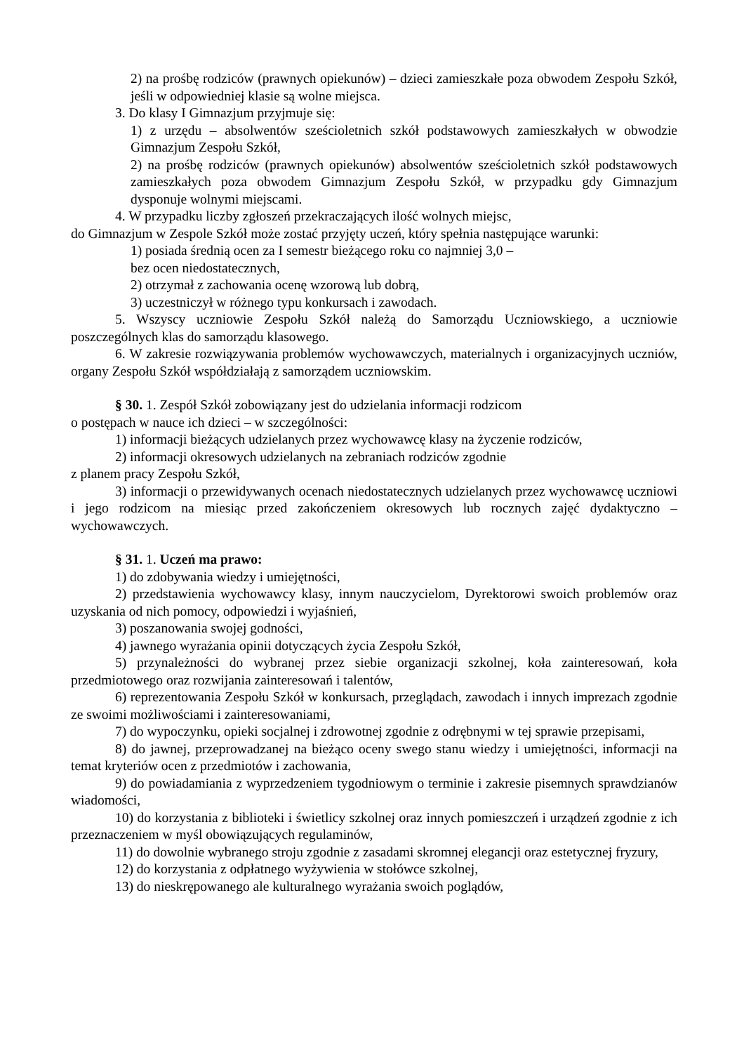2) na prośbę rodziców (prawnych opiekunów) – dzieci zamieszkałe poza obwodem Zespołu Szkół, jeśli w odpowiedniej klasie są wolne miejsca.
3. Do klasy I Gimnazjum przyjmuje się:
1) z urzędu – absolwentów sześcioletnich szkół podstawowych zamieszkałych w obwodzie Gimnazjum Zespołu Szkół,
2) na prośbę rodziców (prawnych opiekunów) absolwentów sześcioletnich szkół podstawowych zamieszkałych poza obwodem Gimnazjum Zespołu Szkół, w przypadku gdy Gimnazjum dysponuje wolnymi miejscami.
4. W przypadku liczby zgłoszeń przekraczających ilość wolnych miejsc,
do Gimnazjum w Zespole Szkół może zostać przyjęty uczeń, który spełnia następujące warunki:
1) posiada średnią ocen za I semestr bieżącego roku co najmniej 3,0 –
bez ocen niedostatecznych,
2) otrzymał z zachowania ocenę wzorową lub dobrą,
3) uczestniczył w różnego typu konkursach i zawodach.
5. Wszyscy uczniowie Zespołu Szkół należą do Samorządu Uczniowskiego, a uczniowie poszczególnych klas do samorządu klasowego.
6. W zakresie rozwiązywania problemów wychowawczych, materialnych i organizacyjnych uczniów, organy Zespołu Szkół współdziałają z samorządem uczniowskim.
§ 30. 1. Zespół Szkół zobowiązany jest do udzielania informacji rodzicom
o postępach w nauce ich dzieci – w szczególności:
1) informacji bieżących udzielanych przez wychowawcę klasy na życzenie rodziców,
2) informacji okresowych udzielanych na zebraniach rodziców zgodnie
z planem pracy Zespołu Szkół,
3) informacji o przewidywanych ocenach niedostatecznych udzielanych przez wychowawcę uczniowi i jego rodzicom na miesiąc przed zakończeniem okresowych lub rocznych zajęć dydaktyczno – wychowawczych.
§ 31. 1. Uczeń ma prawo:
1) do zdobywania wiedzy i umiejętności,
2) przedstawienia wychowawcy klasy, innym nauczycielom, Dyrektorowi swoich problemów oraz uzyskania od nich pomocy, odpowiedzi i wyjaśnień,
3) poszanowania swojej godności,
4) jawnego wyrażania opinii dotyczących życia Zespołu Szkół,
5) przynależności do wybranej przez siebie organizacji szkolnej, koła zainteresowań, koła przedmiotowego oraz rozwijania zainteresowań i talentów,
6) reprezentowania Zespołu Szkół w konkursach, przeglądach, zawodach i innych imprezach zgodnie ze swoimi możliwościami i zainteresowaniami,
7) do wypoczynku, opieki socjalnej i zdrowotnej zgodnie z odrębnymi w tej sprawie przepisami,
8) do jawnej, przeprowadzanej na bieżąco oceny swego stanu wiedzy i umiejętności, informacji na temat kryteriów ocen z przedmiotów i zachowania,
9) do powiadamiania z wyprzedzeniem tygodniowym o terminie i zakresie pisemnych sprawdzianów wiadomości,
10) do korzystania z biblioteki i świetlicy szkolnej oraz innych pomieszczeń i urządzeń zgodnie z ich przeznaczeniem w myśl obowiązujących regulaminów,
11) do dowolnie wybranego stroju zgodnie z zasadami skromnej elegancji oraz estetycznej fryzury,
12) do korzystania z odpłatnego wyżywienia w stołówce szkolnej,
13) do nieskrępowanego ale kulturalnego wyrażania swoich poglądów,